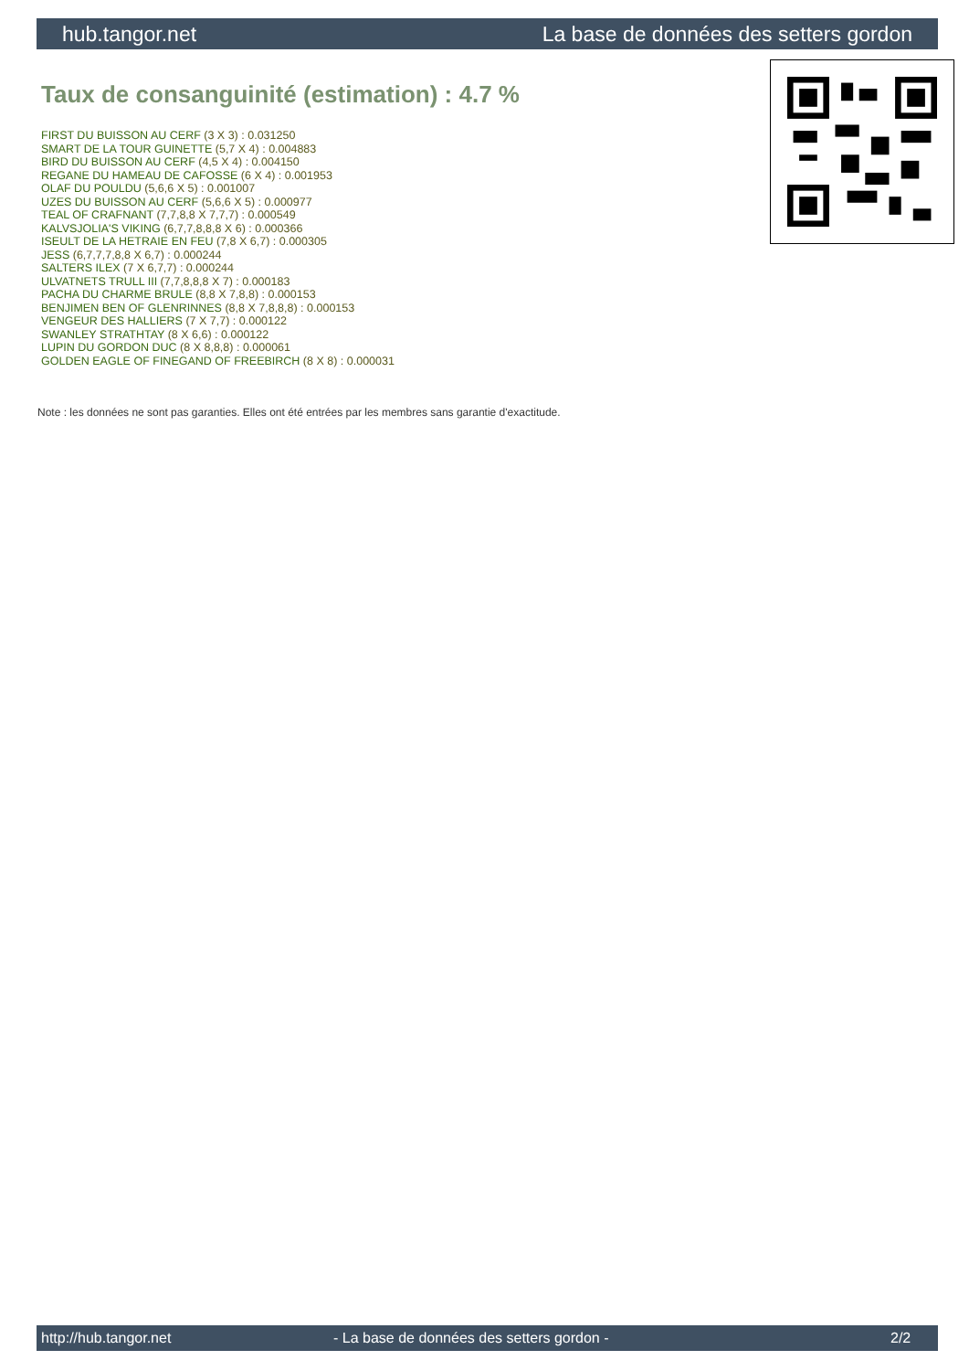hub.tangor.net La base de données des setters gordon
Taux de consanguinité (estimation) : 4.7 %
FIRST DU BUISSON AU CERF (3 X 3) : 0.031250
SMART DE LA TOUR GUINETTE (5,7 X 4) : 0.004883
BIRD DU BUISSON AU CERF (4,5 X 4) : 0.004150
REGANE DU HAMEAU DE CAFOSSE (6 X 4) : 0.001953
OLAF DU POULDU (5,6,6 X 5) : 0.001007
UZES DU BUISSON AU CERF (5,6,6 X 5) : 0.000977
TEAL OF CRAFNANT (7,7,8,8 X 7,7,7) : 0.000549
KALVSJOLIA'S VIKING (6,7,7,8,8,8 X 6) : 0.000366
ISEULT DE LA HETRAIE EN FEU (7,8 X 6,7) : 0.000305
JESS (6,7,7,7,8,8 X 6,7) : 0.000244
SALTERS ILEX (7 X 6,7,7) : 0.000244
ULVATNETS TRULL III (7,7,8,8,8 X 7) : 0.000183
PACHA DU CHARME BRULE (8,8 X 7,8,8) : 0.000153
BENJIMEN BEN OF GLENRINNES (8,8 X 7,8,8,8) : 0.000153
VENGEUR DES HALLIERS (7 X 7,7) : 0.000122
SWANLEY STRATHTAY (8 X 6,6) : 0.000122
LUPIN DU GORDON DUC (8 X 8,8,8) : 0.000061
GOLDEN EAGLE OF FINEGAND OF FREEBIRCH (8 X 8) : 0.000031
Note : les données ne sont pas garanties. Elles ont été entrées par les membres sans garantie d'exactitude.
http://hub.tangor.net - La base de données des setters gordon - 2/2